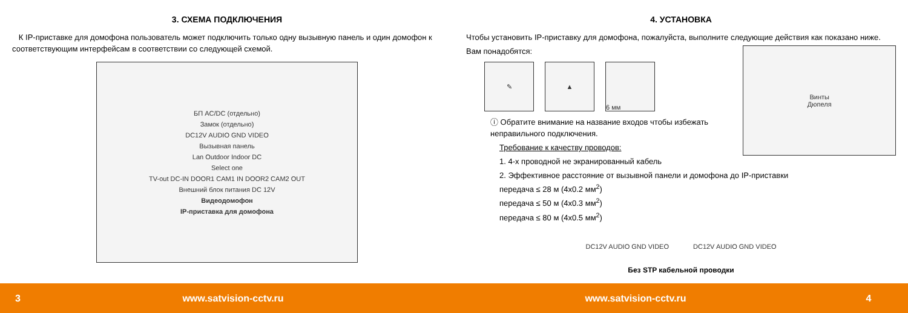3. СХЕМА ПОДКЛЮЧЕНИЯ
К IP-приставке для домофона пользователь может подключить только одну вызывную панель и один домофон к соответствующим интерфейсам в соответствии со следующей схемой.
БП AC/DC (отдельно)
Замок (отдельно)
DC12V AUDIO GND VIDEO
Вызывная панель
Lan Outdoor Indoor DC
Select one
TV-out DC-IN DOOR1 CAM1 IN DOOR2 CAM2 OUT
Внешний блок питания DC 12V
Видеодомофон
IP-приставка для домофона
4. УСТАНОВКА
Чтобы установить IP-приставку для домофона, пожалуйста, выполните следующие действия как показано ниже.
Вам понадобятся:
✎ ▲ 6 мм
ⓘ Обратите внимание на название входов чтобы избежать неправильного подключения.
Требование к качеству проводов:
1. 4-х проводной не экранированный кабель
Винты
Дюпеля
2. Эффективное расстояние от вызывной панели и домофона до IP-приставки
передача ≤ 28 м (4x0.2 мм<sup>2</sup>)
передача ≤ 50 м (4x0.3 мм<sup>2</sup>)
передача ≤ 80 м (4x0.5 мм<sup>2</sup>)
DC12V AUDIO GND VIDEO DC12V AUDIO GND VIDEO
Без STP кабельной проводки
3 www.satvision-cctv.ru www.satvision-cctv.ru 4